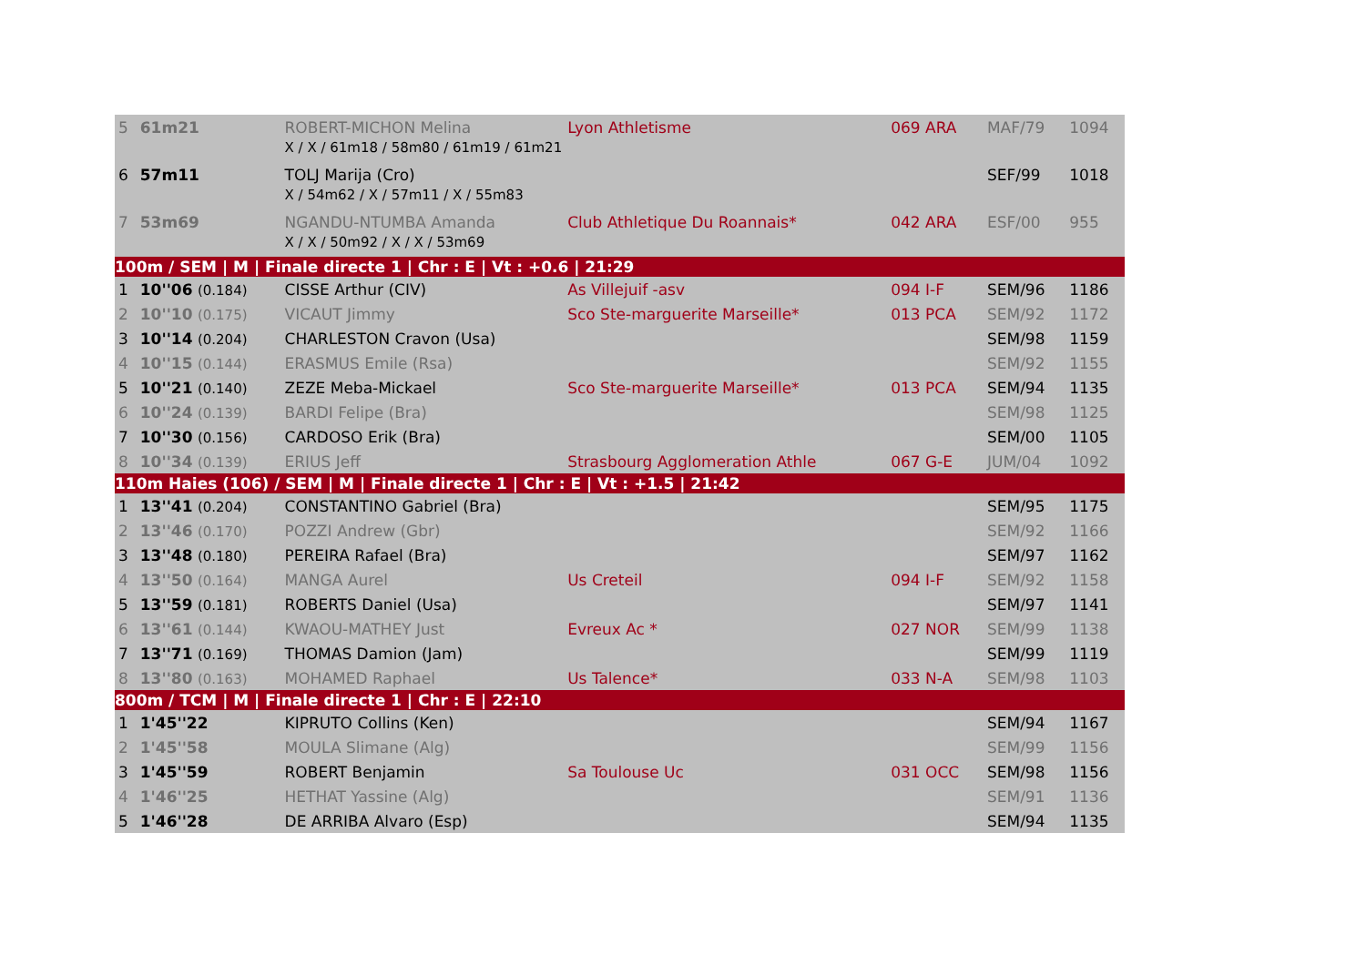| 5 | 61m21 | ROBERT-MICHON Melina | Lyon Athletisme | 069 ARA | MAF/79 | 1094 |
| | | X / X / 61m18 / 58m80 / 61m19 / 61m21 | | | | |
| 6 | 57m11 | TOLJ Marija (Cro) | | | SEF/99 | 1018 |
| | | X / 54m62 / X / 57m11 / X / 55m83 | | | | |
| 7 | 53m69 | NGANDU-NTUMBA Amanda | Club Athletique Du Roannais* | 042 ARA | ESF/00 | 955 |
| | | X / X / 50m92 / X / X / 53m69 | | | | |
| 100m / SEM / M / Finale directe 1 / Chr : E / Vt : +0.6 / 21:29 | | | | | | |
| 1 | 10''06 (0.184) | CISSE Arthur (CIV) | As Villejuif -asv | 094 I-F | SEM/96 | 1186 |
| 2 | 10''10 (0.175) | VICAUT Jimmy | Sco Ste-marguerite Marseille* | 013 PCA | SEM/92 | 1172 |
| 3 | 10''14 (0.204) | CHARLESTON Cravon (Usa) | | | SEM/98 | 1159 |
| 4 | 10''15 (0.144) | ERASMUS Emile (Rsa) | | | SEM/92 | 1155 |
| 5 | 10''21 (0.140) | ZEZE Meba-Mickael | Sco Ste-marguerite Marseille* | 013 PCA | SEM/94 | 1135 |
| 6 | 10''24 (0.139) | BARDI Felipe (Bra) | | | SEM/98 | 1125 |
| 7 | 10''30 (0.156) | CARDOSO Erik (Bra) | | | SEM/00 | 1105 |
| 8 | 10''34 (0.139) | ERIUS Jeff | Strasbourg Agglomeration Athle | 067 G-E | JUM/04 | 1092 |
| 110m Haies (106) / SEM / M / Finale directe 1 / Chr : E / Vt : +1.5 / 21:42 | | | | | | |
| 1 | 13''41 (0.204) | CONSTANTINO Gabriel (Bra) | | | SEM/95 | 1175 |
| 2 | 13''46 (0.170) | POZZI Andrew (Gbr) | | | SEM/92 | 1166 |
| 3 | 13''48 (0.180) | PEREIRA Rafael (Bra) | | | SEM/97 | 1162 |
| 4 | 13''50 (0.164) | MANGA Aurel | Us Creteil | 094 I-F | SEM/92 | 1158 |
| 5 | 13''59 (0.181) | ROBERTS Daniel (Usa) | | | SEM/97 | 1141 |
| 6 | 13''61 (0.144) | KWAOU-MATHEY Just | Evreux Ac * | 027 NOR | SEM/99 | 1138 |
| 7 | 13''71 (0.169) | THOMAS Damion (Jam) | | | SEM/99 | 1119 |
| 8 | 13''80 (0.163) | MOHAMED Raphael | Us Talence* | 033 N-A | SEM/98 | 1103 |
| 800m / TCM / M / Finale directe 1 / Chr : E / 22:10 | | | | | | |
| 1 | 1'45''22 | KIPRUTO Collins (Ken) | | | SEM/94 | 1167 |
| 2 | 1'45''58 | MOULA Slimane (Alg) | | | SEM/99 | 1156 |
| 3 | 1'45''59 | ROBERT Benjamin | Sa Toulouse Uc | 031 OCC | SEM/98 | 1156 |
| 4 | 1'46''25 | HETHAT Yassine (Alg) | | | SEM/91 | 1136 |
| 5 | 1'46''28 | DE ARRIBA Alvaro (Esp) | | | SEM/94 | 1135 |